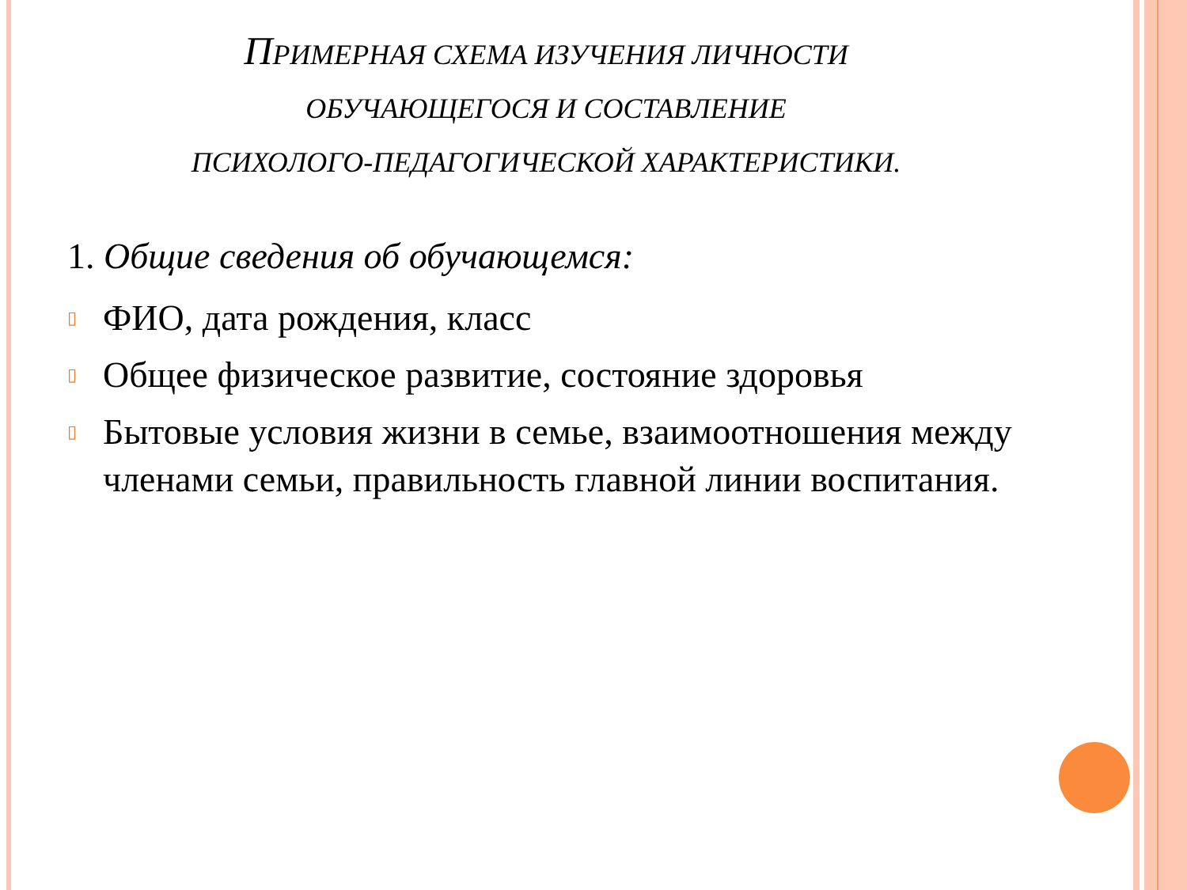ПРИМЕРНАЯ СХЕМА ИЗУЧЕНИЯ ЛИЧНОСТИ
ОБУЧАЮЩЕГОСЯ И СОСТАВЛЕНИЕ
ПСИХОЛОГО-ПЕДАГОГИЧЕСКОЙ ХАРАКТЕРИСТИКИ.
1. Общие сведения об обучающемся:
▯ ФИО, дата рождения, класс
▯ Общее физическое развитие, состояние здоровья
▯ Бытовые условия жизни в семье, взаимоотношения между членами семьи, правильность главной линии воспитания.